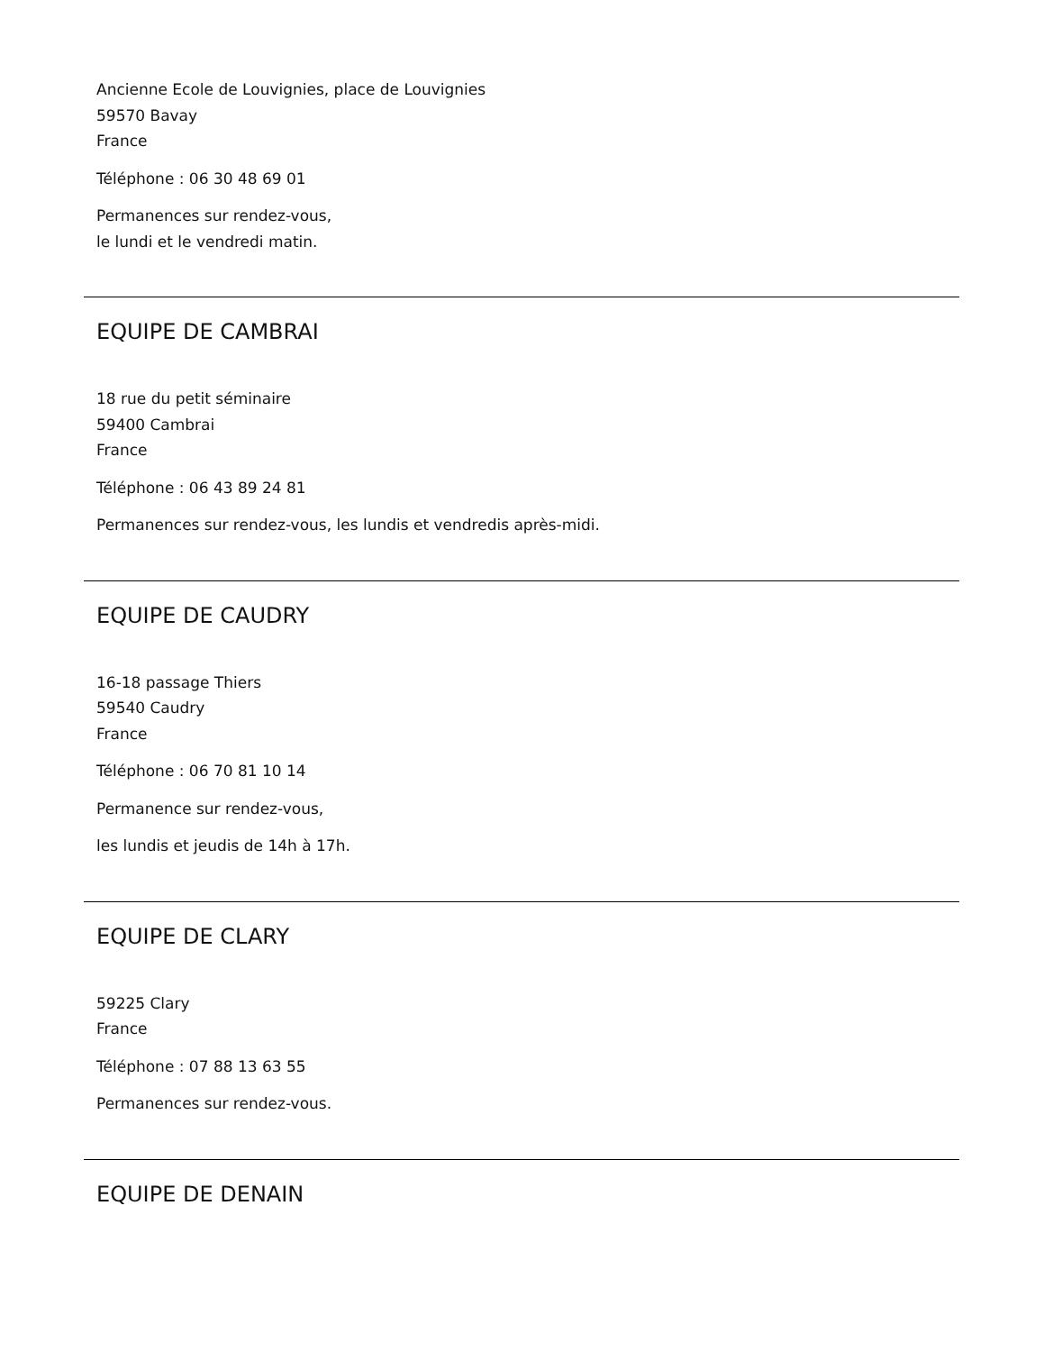Ancienne Ecole de Louvignies, place de Louvignies
59570 Bavay
France
Téléphone : 06 30 48 69 01
Permanences sur rendez-vous,
le lundi et le vendredi matin.
EQUIPE DE CAMBRAI
18 rue du petit séminaire
59400 Cambrai
France
Téléphone : 06 43 89 24 81
Permanences sur rendez-vous, les lundis et vendredis après-midi.
EQUIPE DE CAUDRY
16-18 passage Thiers
59540 Caudry
France
Téléphone : 06 70 81 10 14
Permanence sur rendez-vous,
les lundis et jeudis de 14h à 17h.
EQUIPE DE CLARY
59225 Clary
France
Téléphone : 07 88 13 63 55
Permanences sur rendez-vous.
EQUIPE DE DENAIN